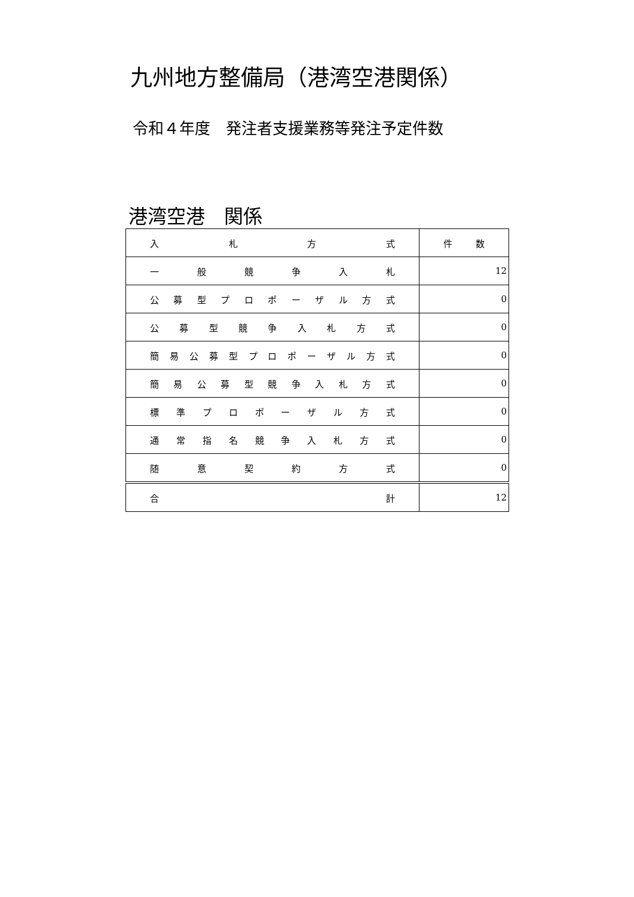九州地方整備局（港湾空港関係）
令和４年度　発注者支援業務等発注予定件数
港湾空港　関係
| 入 札 方 式 | 件 数 |
| 一 般 競 争 入 札 | 12 |
| 公 募 型 プ ロ ポ ー ザ ル 方 式 | 0 |
| 公 募 型 競 争 入 札 方 式 | 0 |
| 簡 易 公 募 型 プ ロ ポ ー ザ ル 方 式 | 0 |
| 簡 易 公 募 型 競 争 入 札 方 式 | 0 |
| 標 準 プ ロ ポ ー ザ ル 方 式 | 0 |
| 通 常 指 名 競 争 入 札 方 式 | 0 |
| 随 意 契 約 方 式 | 0 |
| 合 計 | 12 |